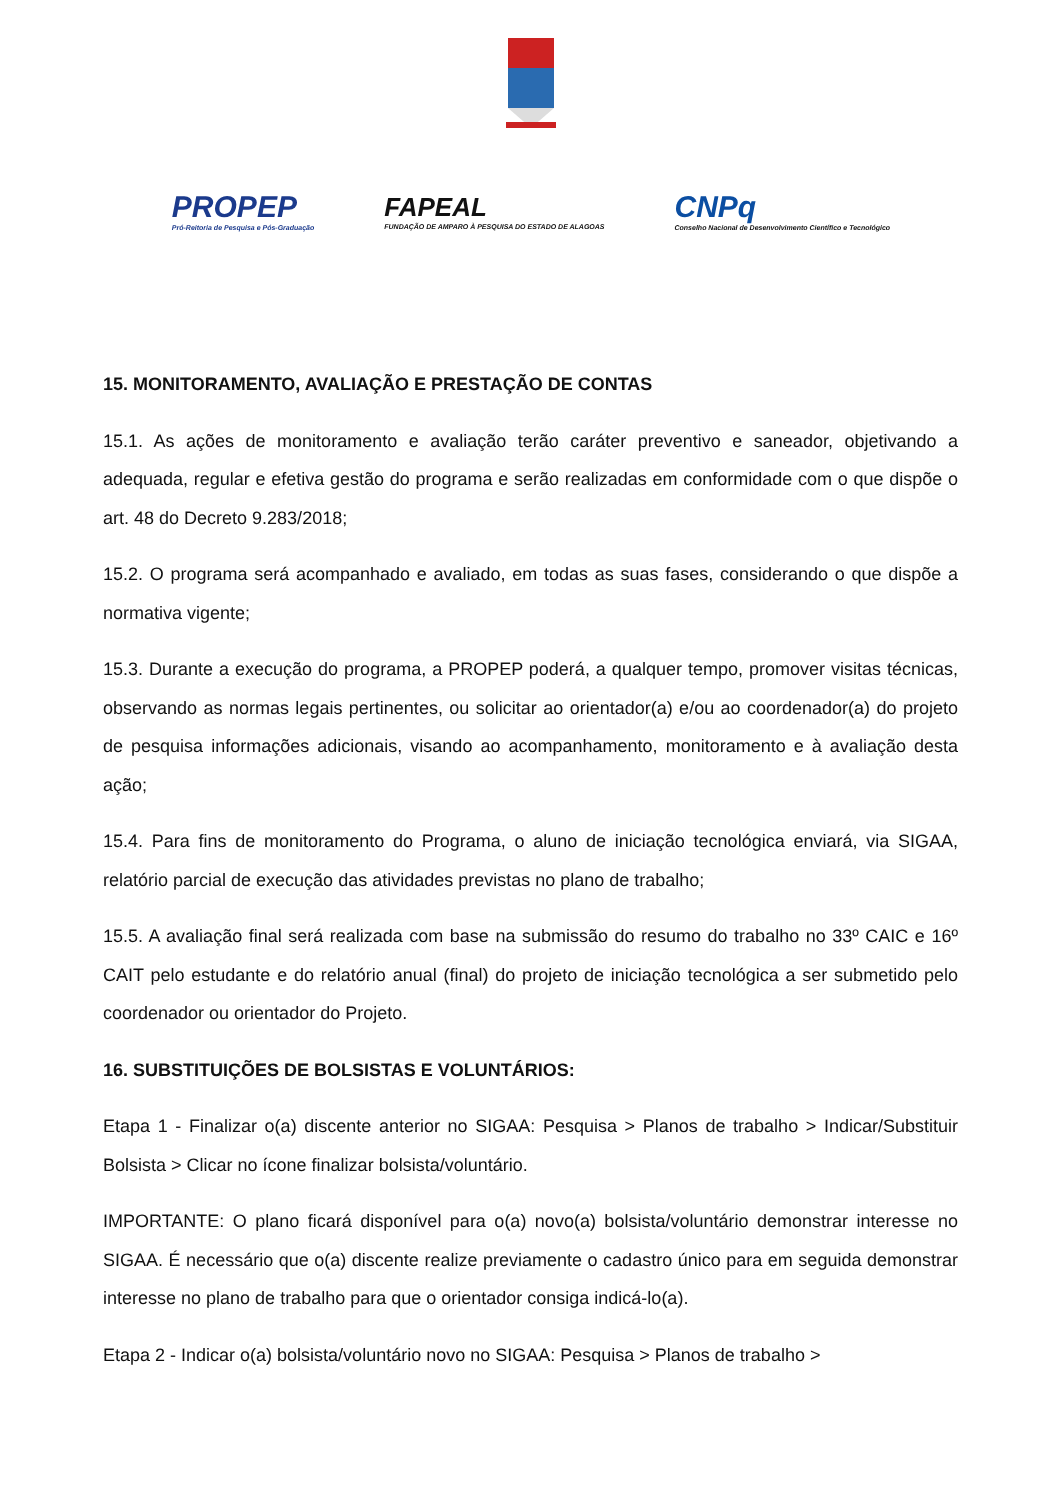PROPEP
Pró-Reitoria de Pesquisa e Pós-Graduação
FAPEAL
FUNDAÇÃO DE AMPARO À PESQUISA DO ESTADO DE ALAGOAS
CNPq
Conselho Nacional de Desenvolvimento Científico e Tecnológico
15. MONITORAMENTO, AVALIAÇÃO E PRESTAÇÃO DE CONTAS
15.1. As ações de monitoramento e avaliação terão caráter preventivo e saneador, objetivando a adequada, regular e efetiva gestão do programa e serão realizadas em conformidade com o que dispõe o art. 48 do Decreto 9.283/2018;
15.2. O programa será acompanhado e avaliado, em todas as suas fases, considerando o que dispõe a normativa vigente;
15.3. Durante a execução do programa, a PROPEP poderá, a qualquer tempo, promover visitas técnicas, observando as normas legais pertinentes, ou solicitar ao orientador(a) e/ou ao coordenador(a) do projeto de pesquisa informações adicionais, visando ao acompanhamento, monitoramento e à avaliação desta ação;
15.4. Para fins de monitoramento do Programa, o aluno de iniciação tecnológica enviará, via SIGAA, relatório parcial de execução das atividades previstas no plano de trabalho;
15.5. A avaliação final será realizada com base na submissão do resumo do trabalho no 33º CAIC e 16º CAIT pelo estudante e do relatório anual (final) do projeto de iniciação tecnológica a ser submetido pelo coordenador ou orientador do Projeto.
16. SUBSTITUIÇÕES DE BOLSISTAS E VOLUNTÁRIOS:
Etapa 1 - Finalizar o(a) discente anterior no SIGAA: Pesquisa > Planos de trabalho > Indicar/Substituir Bolsista > Clicar no ícone finalizar bolsista/voluntário.
IMPORTANTE: O plano ficará disponível para o(a) novo(a) bolsista/voluntário demonstrar interesse no SIGAA. É necessário que o(a) discente realize previamente o cadastro único para em seguida demonstrar interesse no plano de trabalho para que o orientador consiga indicá-lo(a).
Etapa 2 - Indicar o(a) bolsista/voluntário novo no SIGAA: Pesquisa > Planos de trabalho >